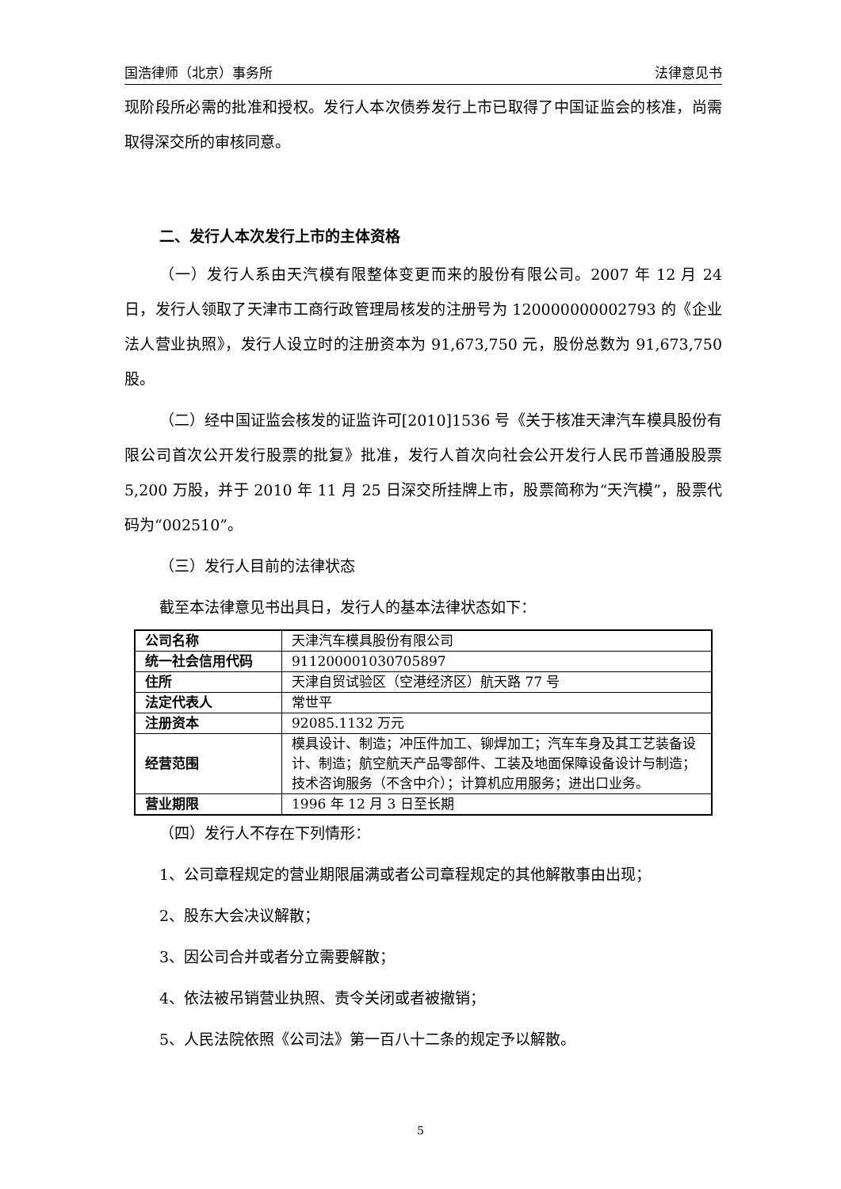国浩律师（北京）事务所 法律意见书
现阶段所必需的批准和授权。发行人本次债券发行上市已取得了中国证监会的核准，尚需取得深交所的审核同意。
二、发行人本次发行上市的主体资格
（一）发行人系由天汽模有限整体变更而来的股份有限公司。2007 年 12 月 24 日，发行人领取了天津市工商行政管理局核发的注册号为 120000000002793 的《企业法人营业执照》，发行人设立时的注册资本为 91,673,750 元，股份总数为 91,673,750 股。
（二）经中国证监会核发的证监许可[2010]1536 号《关于核准天津汽车模具股份有限公司首次公开发行股票的批复》批准，发行人首次向社会公开发行人民币普通股股票 5,200 万股，并于 2010 年 11 月 25 日深交所挂牌上市，股票简称为“天汽模”，股票代码为“002510”。
（三）发行人目前的法律状态
截至本法律意见书出具日，发行人的基本法律状态如下：
| 公司名称 | 天津汽车模具股份有限公司 |
| 统一社会信用代码 | 911200001030705897 |
| 住所 | 天津自贸试验区（空港经济区）航天路 77 号 |
| 法定代表人 | 常世平 |
| 注册资本 | 92085.1132 万元 |
| 经营范围 | 模具设计、制造；冲压件加工、铆焊加工；汽车车身及其工艺装备设计、制造；航空航天产品零部件、工装及地面保障设备设计与制造；技术咨询服务（不含中介）；计算机应用服务；进出口业务。 |
| 营业期限 | 1996 年 12 月 3 日至长期 |
（四）发行人不存在下列情形：
1、公司章程规定的营业期限届满或者公司章程规定的其他解散事由出现；
2、股东大会决议解散；
3、因公司合并或者分立需要解散；
4、依法被吊销营业执照、责令关闭或者被撤销；
5、人民法院依照《公司法》第一百八十二条的规定予以解散。
5